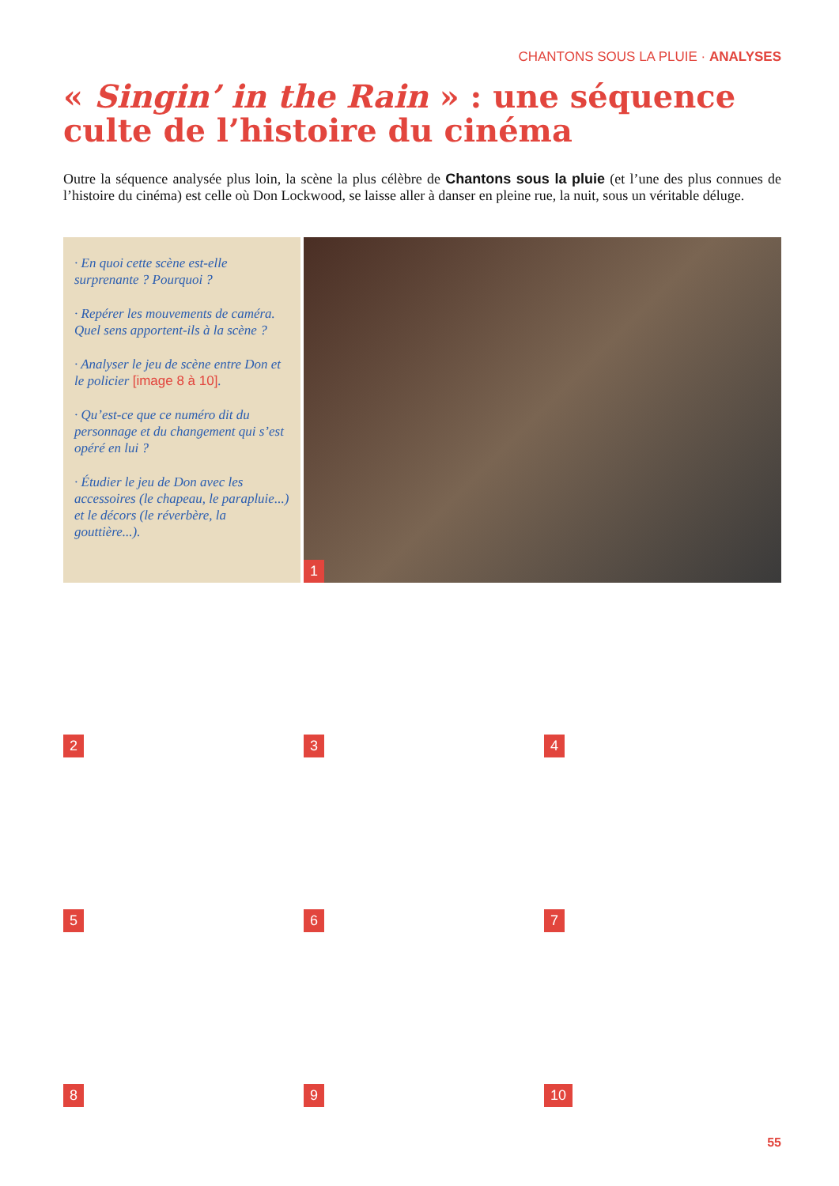CHANTONS SOUS LA PLUIE · ANALYSES
« Singin’ in the Rain » : une séquence culte de l’histoire du cinéma
Outre la séquence analysée plus loin, la scène la plus célèbre de Chantons sous la pluie (et l’une des plus connues de l’histoire du cinéma) est celle où Don Lockwood, se laisse aller à danser en pleine rue, la nuit, sous un véritable déluge.
· En quoi cette scène est-elle surprenante ? Pourquoi ?
· Repérer les mouvements de caméra. Quel sens apportent-ils à la scène ?
· Analyser le jeu de scène entre Don et le policier [image 8 à 10].
· Qu’est-ce que ce numéro dit du personnage et du changement qui s’est opéré en lui ?
· Étudier le jeu de Don avec les accessoires (le chapeau, le parapluie...) et le décors (le réverbère, la gouttière...).
1
2
3
4
5
6
7
8
9
10
55